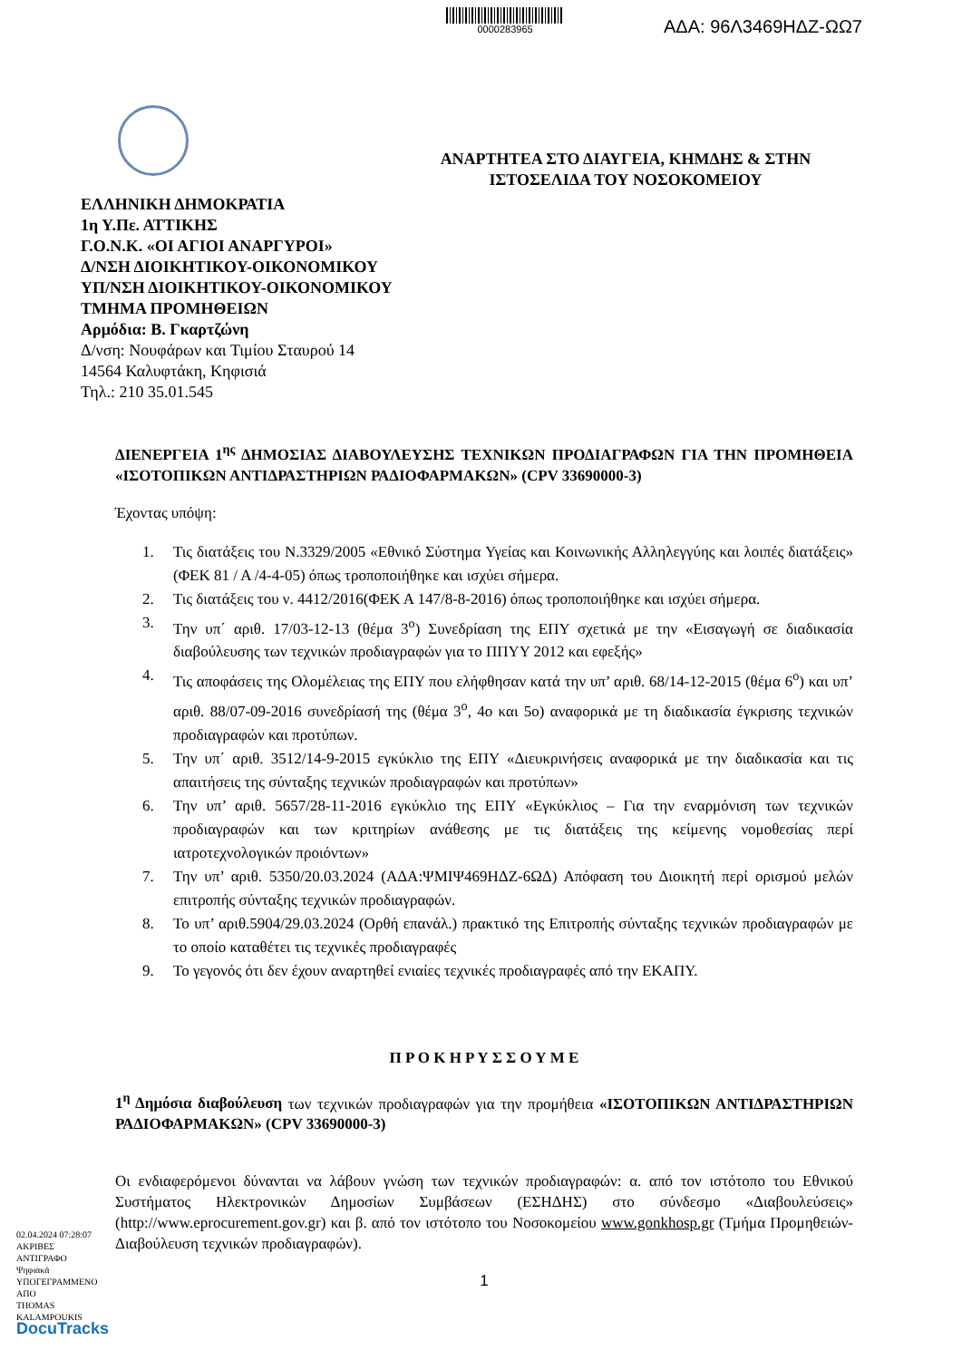0000283965
ΑΔΑ: 96Λ3469ΗΔΖ-ΩΩ7
ΑΝΑΡΤΗΤΕΑ ΣΤΟ ΔΙΑΥΓΕΙΑ, ΚΗΜΔΗΣ & ΣΤΗΝ ΙΣΤΟΣΕΛΙΔΑ ΤΟΥ ΝΟΣΟΚΟΜΕΙΟΥ
ΕΛΛΗΝΙΚΗ ΔΗΜΟΚΡΑΤΙΑ
1η Υ.Πε. ΑΤΤΙΚΗΣ
Γ.Ο.Ν.Κ. «ΟΙ ΑΓΙΟΙ ΑΝΑΡΓΥΡΟΙ»
Δ/ΝΣΗ ΔΙΟΙΚΗΤΙΚΟΥ-ΟΙΚΟΝΟΜΙΚΟΥ
ΥΠ/ΝΣΗ ΔΙΟΙΚΗΤΙΚΟΥ-ΟΙΚΟΝΟΜΙΚΟΥ
ΤΜΗΜΑ ΠΡΟΜΗΘΕΙΩΝ
Αρμόδια: Β. Γκαρτζώνη
Δ/νση: Νουφάρων και Τιμίου Σταυρού 14
14564 Καλυφτάκη, Κηφισιά
Τηλ.: 210 35.01.545
ΔΙΕΝΕΡΓΕΙΑ 1<sup>ης</sup> ΔΗΜΟΣΙΑΣ ΔΙΑΒΟΥΛΕΥΣΗΣ ΤΕΧΝΙΚΩΝ ΠΡΟΔΙΑΓΡΑΦΩΝ ΓΙΑ ΤΗΝ ΠΡΟΜΗΘΕΙΑ «ΙΣΟΤΟΠΙΚΩΝ ΑΝΤΙΔΡΑΣΤΗΡΙΩΝ ΡΑΔΙΟΦΑΡΜΑΚΩΝ» (CPV 33690000-3)
Έχοντας υπόψη:
1. Τις διατάξεις του Ν.3329/2005 «Εθνικό Σύστημα Υγείας και Κοινωνικής Αλληλεγγύης και λοιπές διατάξεις» (ΦΕΚ 81 / Α /4-4-05) όπως τροποποιήθηκε και ισχύει σήμερα.
2. Τις διατάξεις του ν. 4412/2016(ΦΕΚ Α 147/8-8-2016) όπως τροποποιήθηκε και ισχύει σήμερα.
3. Την υπ΄ αριθ. 17/03-12-13 (θέμα 3<sup>ο</sup>) Συνεδρίαση της ΕΠΥ σχετικά με την «Εισαγωγή σε διαδικασία διαβούλευσης των τεχνικών προδιαγραφών για το ΠΠΥΥ 2012 και εφεξής»
4. Τις αποφάσεις της Ολομέλειας της ΕΠΥ που ελήφθησαν κατά την υπ’ αριθ. 68/14-12-2015 (θέμα 6<sup>ο</sup>) και υπ’ αριθ. 88/07-09-2016 συνεδρίασή της (θέμα 3<sup>ο</sup>, 4ο και 5ο) αναφορικά με τη διαδικασία έγκρισης τεχνικών προδιαγραφών και προτύπων.
5. Την υπ΄ αριθ. 3512/14-9-2015 εγκύκλιο της ΕΠΥ «Διευκρινήσεις αναφορικά με την διαδικασία και τις απαιτήσεις της σύνταξης τεχνικών προδιαγραφών και προτύπων»
6. Την υπ’ αριθ. 5657/28-11-2016 εγκύκλιο της ΕΠΥ «Εγκύκλιος – Για την εναρμόνιση των τεχνικών προδιαγραφών και των κριτηρίων ανάθεσης με τις διατάξεις της κείμενης νομοθεσίας περί ιατροτεχνολογικών προιόντων»
7. Την υπ’ αριθ. 5350/20.03.2024 (ΑΔΑ:ΨΜΙΨ469ΗΔΖ-6ΩΔ) Απόφαση του Διοικητή περί ορισμού μελών επιτροπής σύνταξης τεχνικών προδιαγραφών.
8. Το υπ’ αριθ.5904/29.03.2024 (Ορθή επανάλ.) πρακτικό της Επιτροπής σύνταξης τεχνικών προδιαγραφών με το οποίο καταθέτει τις τεχνικές προδιαγραφές
9. Το γεγονός ότι δεν έχουν αναρτηθεί ενιαίες τεχνικές προδιαγραφές από την ΕΚΑΠΥ.
Π Ρ Ο Κ Η Ρ Υ Σ Σ Ο Υ Μ Ε
1<sup>η</sup> Δημόσια διαβούλευση των τεχνικών προδιαγραφών για την προμήθεια «ΙΣΟΤΟΠΙΚΩΝ ΑΝΤΙΔΡΑΣΤΗΡΙΩΝ ΡΑΔΙΟΦΑΡΜΑΚΩΝ» (CPV 33690000-3)
Οι ενδιαφερόμενοι δύνανται να λάβουν γνώση των τεχνικών προδιαγραφών: α. από τον ιστότοπο του Εθνικού Συστήματος Ηλεκτρονικών Δημοσίων Συμβάσεων (ΕΣΗΔΗΣ) στο σύνδεσμο «Διαβουλεύσεις» (http://www.eprocurement.gov.gr) και β. από τον ιστότοπο του Νοσοκομείου www.gonkhosp.gr (Τμήμα Προμηθειών-Διαβούλευση τεχνικών προδιαγραφών).
1
02.04.2024 07:28:07
ΑΚΡΙΒΕΣ
ΑΝΤΙΓΡΑΦΟ
Ψηφιακά
ΥΠΟΓΕΓΡΑΜΜΕΝΟ
ΑΠΟ
THOMAS
KALAMPOUKIS
DocuTracks